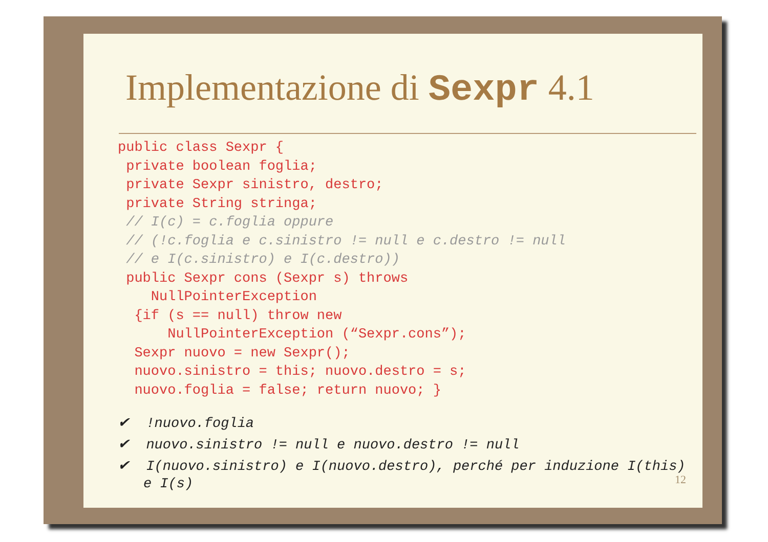Implementazione di Sexpr 4.1
public class Sexpr {
 private boolean foglia;
 private Sexpr sinistro, destro;
 private String stringa;
 // I(c) = c.foglia oppure
 // (!c.foglia e c.sinistro != null e c.destro != null
 // e I(c.sinistro) e I(c.destro))
 public Sexpr cons (Sexpr s) throws
    NullPointerException
  {if (s == null) throw new
      NullPointerException (“Sexpr.cons”);
  Sexpr nuovo = new Sexpr();
  nuovo.sinistro = this; nuovo.destro = s;
  nuovo.foglia = false; return nuovo; }
✔ !nuovo.foglia
✔ nuovo.sinistro != null e nuovo.destro != null
✔ I(nuovo.sinistro) e I(nuovo.destro), perché per induzione I(this) e I(s)
12